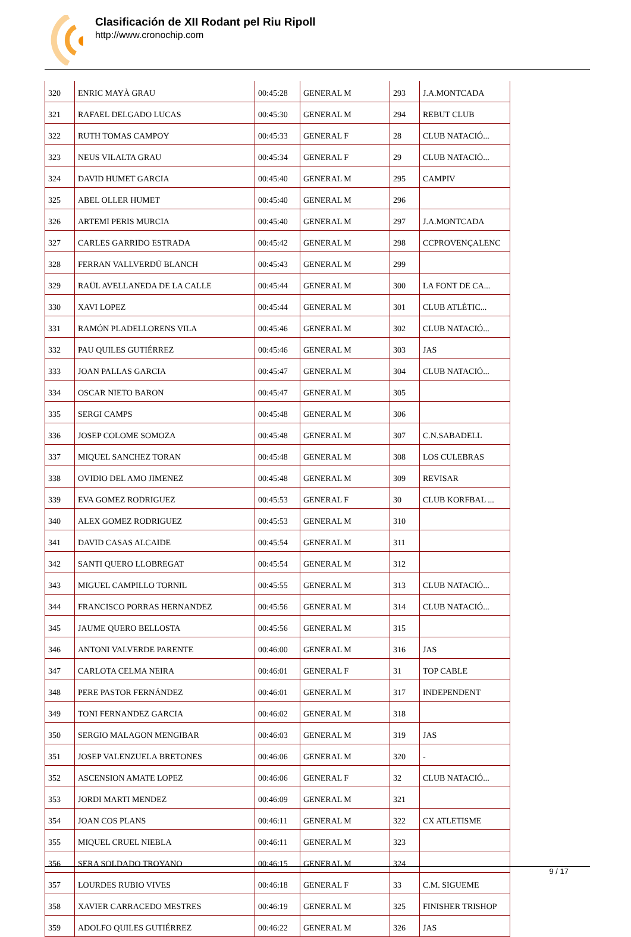Clasificación de XII Rodant pel Riu Ripoll
http://www.cronochip.com
| 320 | ENRIC MAYÀ GRAU | 00:45:28 | GENERAL M | 293 | J.A.MONTCADA |
| 321 | RAFAEL DELGADO LUCAS | 00:45:30 | GENERAL M | 294 | REBUT CLUB |
| 322 | RUTH TOMAS CAMPOY | 00:45:33 | GENERAL F | 28 | CLUB NATACIÓ... |
| 323 | NEUS VILALTA GRAU | 00:45:34 | GENERAL F | 29 | CLUB NATACIÓ... |
| 324 | DAVID HUMET GARCIA | 00:45:40 | GENERAL M | 295 | CAMPIV |
| 325 | ABEL OLLER HUMET | 00:45:40 | GENERAL M | 296 | |
| 326 | ARTEMI PERIS MURCIA | 00:45:40 | GENERAL M | 297 | J.A.MONTCADA |
| 327 | CARLES GARRIDO ESTRADA | 00:45:42 | GENERAL M | 298 | CCPROVENÇALENC |
| 328 | FERRAN VALLVERDÚ BLANCH | 00:45:43 | GENERAL M | 299 | |
| 329 | RAÜL AVELLANEDA DE LA CALLE | 00:45:44 | GENERAL M | 300 | LA FONT DE CA... |
| 330 | XAVI LOPEZ | 00:45:44 | GENERAL M | 301 | CLUB ATLÈTIC... |
| 331 | RAMÓN PLADELLORENS VILA | 00:45:46 | GENERAL M | 302 | CLUB NATACIÓ... |
| 332 | PAU QUILES GUTIÉRREZ | 00:45:46 | GENERAL M | 303 | JAS |
| 333 | JOAN PALLAS GARCIA | 00:45:47 | GENERAL M | 304 | CLUB NATACIÓ... |
| 334 | OSCAR NIETO BARON | 00:45:47 | GENERAL M | 305 | |
| 335 | SERGI CAMPS | 00:45:48 | GENERAL M | 306 | |
| 336 | JOSEP COLOME SOMOZA | 00:45:48 | GENERAL M | 307 | C.N.SABADELL |
| 337 | MIQUEL SANCHEZ TORAN | 00:45:48 | GENERAL M | 308 | LOS CULEBRAS |
| 338 | OVIDIO DEL AMO JIMENEZ | 00:45:48 | GENERAL M | 309 | REVISAR |
| 339 | EVA GOMEZ RODRIGUEZ | 00:45:53 | GENERAL F | 30 | CLUB KORFBAL ... |
| 340 | ALEX GOMEZ RODRIGUEZ | 00:45:53 | GENERAL M | 310 | |
| 341 | DAVID CASAS ALCAIDE | 00:45:54 | GENERAL M | 311 | |
| 342 | SANTI QUERO LLOBREGAT | 00:45:54 | GENERAL M | 312 | |
| 343 | MIGUEL CAMPILLO TORNIL | 00:45:55 | GENERAL M | 313 | CLUB NATACIÓ... |
| 344 | FRANCISCO PORRAS HERNANDEZ | 00:45:56 | GENERAL M | 314 | CLUB NATACIÓ... |
| 345 | JAUME QUERO BELLOSTA | 00:45:56 | GENERAL M | 315 | |
| 346 | ANTONI VALVERDE PARENTE | 00:46:00 | GENERAL M | 316 | JAS |
| 347 | CARLOTA CELMA NEIRA | 00:46:01 | GENERAL F | 31 | TOP CABLE |
| 348 | PERE PASTOR FERNÁNDEZ | 00:46:01 | GENERAL M | 317 | INDEPENDENT |
| 349 | TONI FERNANDEZ GARCIA | 00:46:02 | GENERAL M | 318 | |
| 350 | SERGIO MALAGON MENGIBAR | 00:46:03 | GENERAL M | 319 | JAS |
| 351 | JOSEP VALENZUELA BRETONES | 00:46:06 | GENERAL M | 320 | - |
| 352 | ASCENSION AMATE LOPEZ | 00:46:06 | GENERAL F | 32 | CLUB NATACIÓ... |
| 353 | JORDI MARTI MENDEZ | 00:46:09 | GENERAL M | 321 | |
| 354 | JOAN COS PLANS | 00:46:11 | GENERAL M | 322 | CX ATLETISME |
| 355 | MIQUEL CRUEL NIEBLA | 00:46:11 | GENERAL M | 323 | |
| 356 | SERA SOLDADO TROYANO | 00:46:15 | GENERAL M | 324 | |
| 357 | LOURDES RUBIO VIVES | 00:46:18 | GENERAL F | 33 | C.M. SIGUEME |
| 358 | XAVIER CARRACEDO MESTRES | 00:46:19 | GENERAL M | 325 | FINISHER TRISHOP |
| 359 | ADOLFO QUILES GUTIÉRREZ | 00:46:22 | GENERAL M | 326 | JAS |
9 / 17